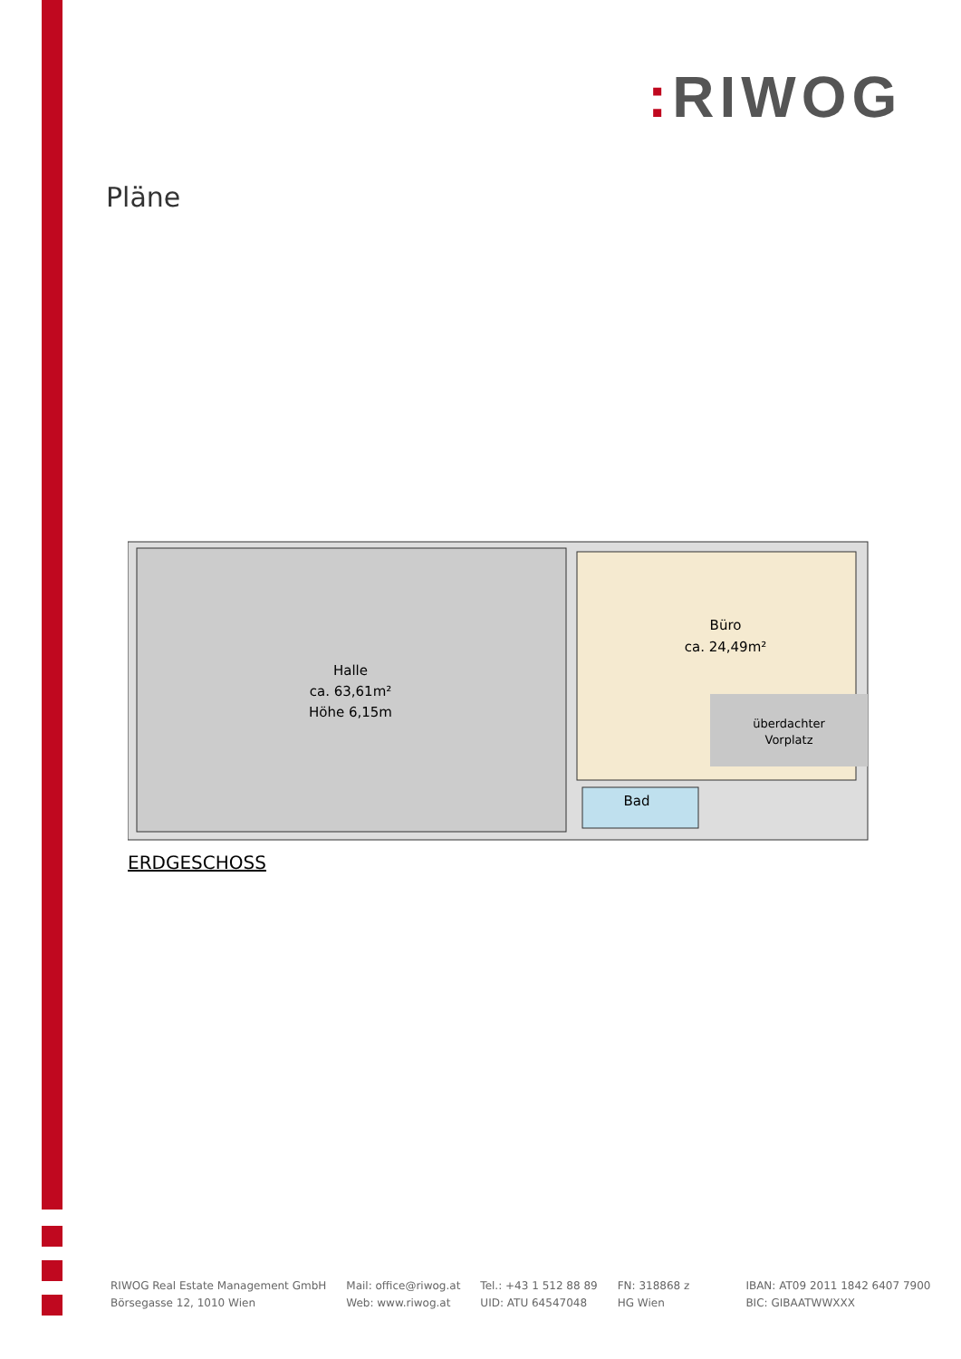: RIWOG
Pläne
Halle
ca. 63,61m²
Höhe 6,15m
Büro
ca. 24,49m²
überdachter
Vorplatz
Bad
ERDGESCHOSS
RIWOG Real Estate Management GmbH
Börsegasse 12, 1010 Wien
Mail: office@riwog.at
Web: www.riwog.at
Tel.: +43 1 512 88 89
UID: ATU 64547048
FN: 318868 z
HG Wien
IBAN: AT09 2011 1842 6407 7900
BIC: GIBAATWWXXX